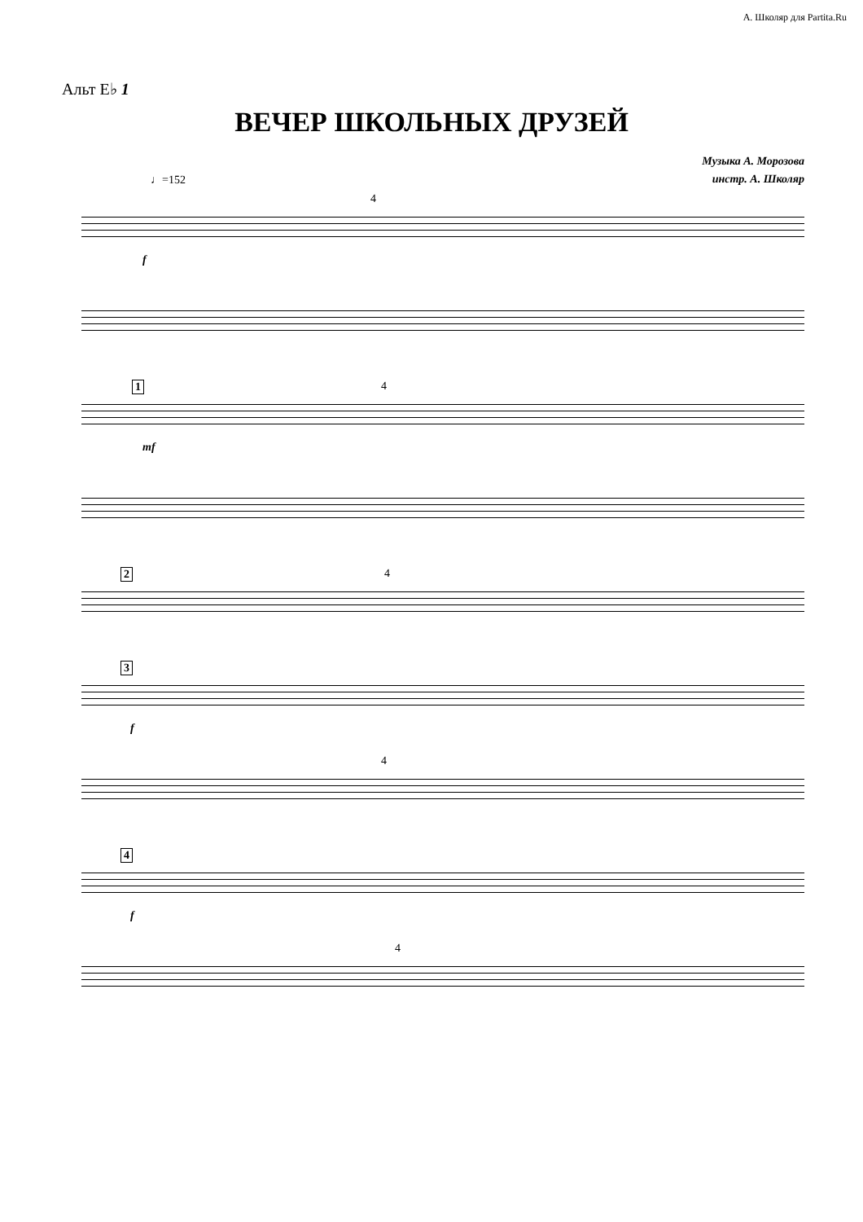А. Школяр для Partita.Ru
Альт E♭ 1
ВЕЧЕР ШКОЛЬНЫХ ДРУЗЕЙ
Музыка А. Морозова
инстр. А. Школяр
♩=152
4
f
1 4
mf
2 4
3
f
4
4
f
4